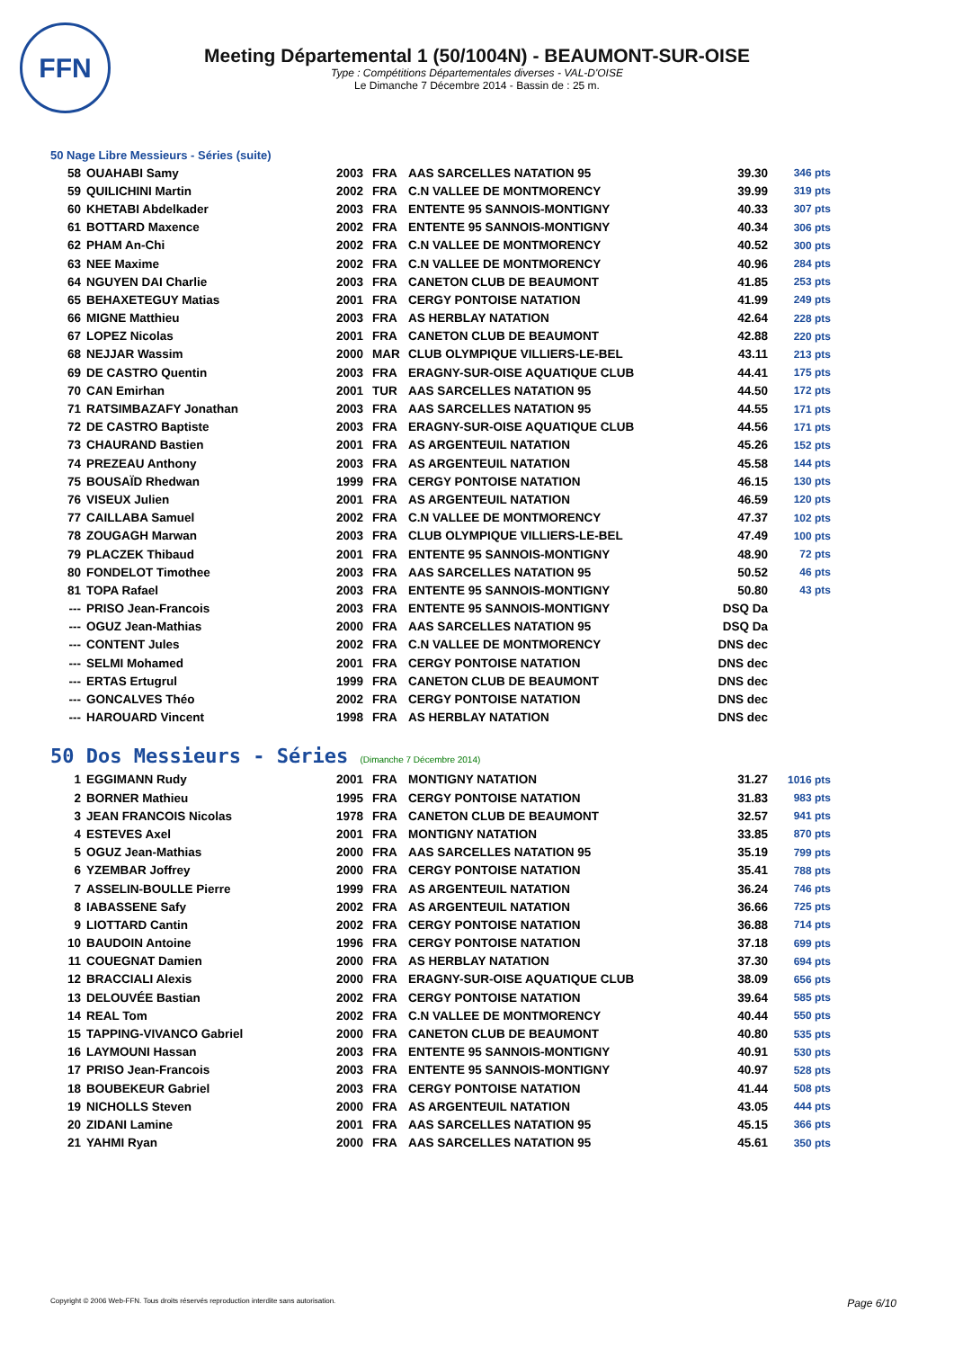FFN
Meeting Départemental 1 (50/1004N) - BEAUMONT-SUR-OISE
Type : Compétitions Départementales diverses - VAL-D'OISE
Le Dimanche 7 Décembre 2014 - Bassin de : 25 m.
50 Nage Libre Messieurs - Séries (suite)
| 58 | OUAHABI Samy | 2003 | FRA | AAS SARCELLES NATATION 95 | 39.30 | 346 pts |
| 59 | QUILICHINI Martin | 2002 | FRA | C.N VALLEE DE MONTMORENCY | 39.99 | 319 pts |
| 60 | KHETABI Abdelkader | 2003 | FRA | ENTENTE 95 SANNOIS-MONTIGNY | 40.33 | 307 pts |
| 61 | BOTTARD Maxence | 2002 | FRA | ENTENTE 95 SANNOIS-MONTIGNY | 40.34 | 306 pts |
| 62 | PHAM An-Chi | 2002 | FRA | C.N VALLEE DE MONTMORENCY | 40.52 | 300 pts |
| 63 | NEE Maxime | 2002 | FRA | C.N VALLEE DE MONTMORENCY | 40.96 | 284 pts |
| 64 | NGUYEN DAI Charlie | 2003 | FRA | CANETON CLUB DE BEAUMONT | 41.85 | 253 pts |
| 65 | BEHAXETEGUY Matias | 2001 | FRA | CERGY PONTOISE NATATION | 41.99 | 249 pts |
| 66 | MIGNE Matthieu | 2003 | FRA | AS HERBLAY NATATION | 42.64 | 228 pts |
| 67 | LOPEZ Nicolas | 2001 | FRA | CANETON CLUB DE BEAUMONT | 42.88 | 220 pts |
| 68 | NEJJAR Wassim | 2000 | MAR | CLUB OLYMPIQUE VILLIERS-LE-BEL | 43.11 | 213 pts |
| 69 | DE CASTRO Quentin | 2003 | FRA | ERAGNY-SUR-OISE AQUATIQUE CLUB | 44.41 | 175 pts |
| 70 | CAN Emirhan | 2001 | TUR | AAS SARCELLES NATATION 95 | 44.50 | 172 pts |
| 71 | RATSIMBAZAFY Jonathan | 2003 | FRA | AAS SARCELLES NATATION 95 | 44.55 | 171 pts |
| 72 | DE CASTRO Baptiste | 2003 | FRA | ERAGNY-SUR-OISE AQUATIQUE CLUB | 44.56 | 171 pts |
| 73 | CHAURAND Bastien | 2001 | FRA | AS ARGENTEUIL NATATION | 45.26 | 152 pts |
| 74 | PREZEAU Anthony | 2003 | FRA | AS ARGENTEUIL NATATION | 45.58 | 144 pts |
| 75 | BOUSAÏD Rhedwan | 1999 | FRA | CERGY PONTOISE NATATION | 46.15 | 130 pts |
| 76 | VISEUX Julien | 2001 | FRA | AS ARGENTEUIL NATATION | 46.59 | 120 pts |
| 77 | CAILLABA Samuel | 2002 | FRA | C.N VALLEE DE MONTMORENCY | 47.37 | 102 pts |
| 78 | ZOUGAGH Marwan | 2003 | FRA | CLUB OLYMPIQUE VILLIERS-LE-BEL | 47.49 | 100 pts |
| 79 | PLACZEK Thibaud | 2001 | FRA | ENTENTE 95 SANNOIS-MONTIGNY | 48.90 | 72 pts |
| 80 | FONDELOT Timothee | 2003 | FRA | AAS SARCELLES NATATION 95 | 50.52 | 46 pts |
| 81 | TOPA Rafael | 2003 | FRA | ENTENTE 95 SANNOIS-MONTIGNY | 50.80 | 43 pts |
| --- | PRISO Jean-Francois | 2003 | FRA | ENTENTE 95 SANNOIS-MONTIGNY | DSQ Da | |
| --- | OGUZ Jean-Mathias | 2000 | FRA | AAS SARCELLES NATATION 95 | DSQ Da | |
| --- | CONTENT Jules | 2002 | FRA | C.N VALLEE DE MONTMORENCY | DNS dec | |
| --- | SELMI Mohamed | 2001 | FRA | CERGY PONTOISE NATATION | DNS dec | |
| --- | ERTAS Ertugrul | 1999 | FRA | CANETON CLUB DE BEAUMONT | DNS dec | |
| --- | GONCALVES Théo | 2002 | FRA | CERGY PONTOISE NATATION | DNS dec | |
| --- | HAROUARD Vincent | 1998 | FRA | AS HERBLAY NATATION | DNS dec | |
50 Dos Messieurs - Séries (Dimanche 7 Décembre 2014)
| 1 | EGGIMANN Rudy | 2001 | FRA | MONTIGNY NATATION | 31.27 | 1016 pts |
| 2 | BORNER Mathieu | 1995 | FRA | CERGY PONTOISE NATATION | 31.83 | 983 pts |
| 3 | JEAN FRANCOIS Nicolas | 1978 | FRA | CANETON CLUB DE BEAUMONT | 32.57 | 941 pts |
| 4 | ESTEVES Axel | 2001 | FRA | MONTIGNY NATATION | 33.85 | 870 pts |
| 5 | OGUZ Jean-Mathias | 2000 | FRA | AAS SARCELLES NATATION 95 | 35.19 | 799 pts |
| 6 | YZEMBAR Joffrey | 2000 | FRA | CERGY PONTOISE NATATION | 35.41 | 788 pts |
| 7 | ASSELIN-BOULLE Pierre | 1999 | FRA | AS ARGENTEUIL NATATION | 36.24 | 746 pts |
| 8 | IABASSENE Safy | 2002 | FRA | AS ARGENTEUIL NATATION | 36.66 | 725 pts |
| 9 | LIOTTARD Cantin | 2002 | FRA | CERGY PONTOISE NATATION | 36.88 | 714 pts |
| 10 | BAUDOIN Antoine | 1996 | FRA | CERGY PONTOISE NATATION | 37.18 | 699 pts |
| 11 | COUEGNAT Damien | 2000 | FRA | AS HERBLAY NATATION | 37.30 | 694 pts |
| 12 | BRACCIALI Alexis | 2000 | FRA | ERAGNY-SUR-OISE AQUATIQUE CLUB | 38.09 | 656 pts |
| 13 | DELOUVÉE Bastian | 2002 | FRA | CERGY PONTOISE NATATION | 39.64 | 585 pts |
| 14 | REAL Tom | 2002 | FRA | C.N VALLEE DE MONTMORENCY | 40.44 | 550 pts |
| 15 | TAPPING-VIVANCO Gabriel | 2000 | FRA | CANETON CLUB DE BEAUMONT | 40.80 | 535 pts |
| 16 | LAYMOUNI Hassan | 2003 | FRA | ENTENTE 95 SANNOIS-MONTIGNY | 40.91 | 530 pts |
| 17 | PRISO Jean-Francois | 2003 | FRA | ENTENTE 95 SANNOIS-MONTIGNY | 40.97 | 528 pts |
| 18 | BOUBEKEUR Gabriel | 2003 | FRA | CERGY PONTOISE NATATION | 41.44 | 508 pts |
| 19 | NICHOLLS Steven | 2000 | FRA | AS ARGENTEUIL NATATION | 43.05 | 444 pts |
| 20 | ZIDANI Lamine | 2001 | FRA | AAS SARCELLES NATATION 95 | 45.15 | 366 pts |
| 21 | YAHMI Ryan | 2000 | FRA | AAS SARCELLES NATATION 95 | 45.61 | 350 pts |
Copyright © 2006 Web-FFN. Tous droits réservés reproduction interdite sans autorisation.
Page 6/10